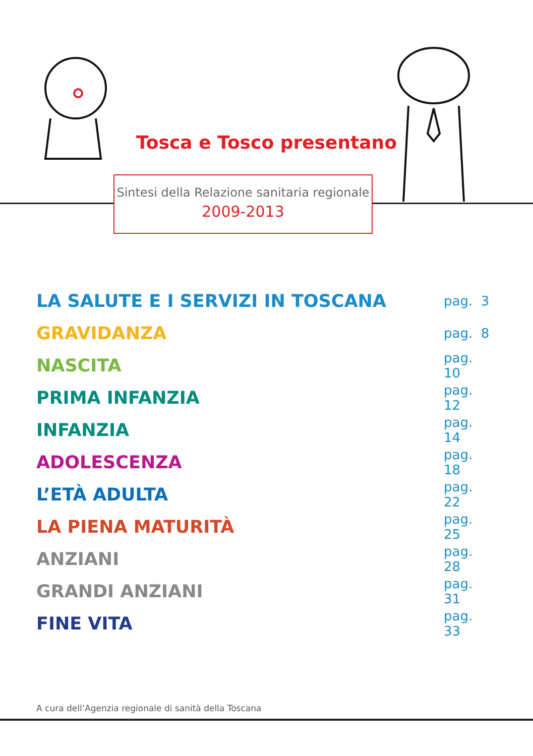Tosca e Tosco presentano
Sintesi della Relazione sanitaria regionale
2009-2013
LA SALUTE E I SERVIZI IN TOSCANA pag. 3
GRAVIDANZA pag. 8
NASCITA pag. 10
PRIMA INFANZIA pag. 12
INFANZIA pag. 14
ADOLESCENZA pag. 18
L’ETÀ ADULTA pag. 22
LA PIENA MATURITÀ pag. 25
ANZIANI pag. 28
GRANDI ANZIANI pag. 31
FINE VITA pag. 33
A cura dell’Agenzia regionale di sanità della Toscana